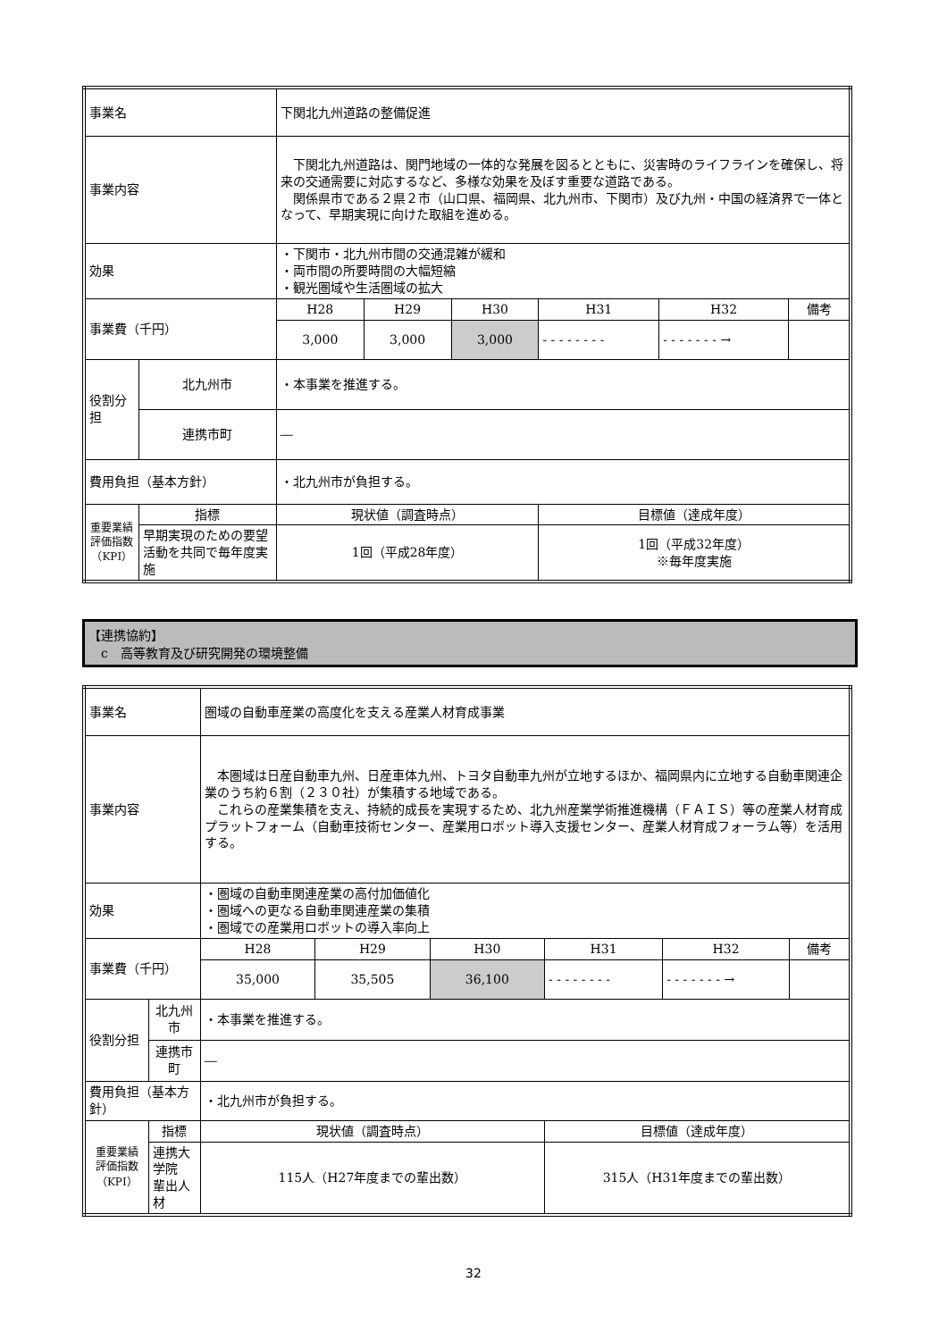| 事業名 | | 下関北九州道路の整備促進 | | | | | |
| 事業内容 | | 下関北九州道路は、関門地域の一体的な発展を図るとともに、災害時のライフラインを確保し、将来の交通需要に対応するなど、多様な効果を及ぼす重要な道路である。 関係県市である２県２市（山口県、福岡県、北九州市、下関市）及び九州・中国の経済界で一体となって、早期実現に向けた取組を進める。 | | | | | |
| 効果 | | ・下関市・北九州市間の交通混雑が緩和 ・両市間の所要時間の大幅短縮 ・観光圏域や生活圏域の拡大 | | | | | |
| 事業費（千円） | | H28 | H29 | H30 | H31 | H32 | 備考 |
| | | 3,000 | 3,000 | 3,000 | - - - - - - - - | - - - - - - - → | |
| 役割分担 | 北九州市 | ・本事業を推進する。 | | | | | |
| | 連携市町 | ― | | | | | |
| 費用負担（基本方針） | | ・北九州市が負担する。 | | | | | |
| 重要業績 評価指数 （KPI） | 指標 | 現状値（調査時点） | | | 目標値（達成年度） | | |
| | 早期実現のための要望活動を共同で毎年度実施 | 1回（平成28年度） | | | 1回（平成32年度） ※毎年度実施 | | |
【連携協約】
　c　高等教育及び研究開発の環境整備
| 事業名 | | 圏域の自動車産業の高度化を支える産業人材育成事業 | | | | | |
| 事業内容 | | 本圏域は日産自動車九州、日産車体九州、トヨタ自動車九州が立地するほか、福岡県内に立地する自動車関連企業のうち約６割（２３０社）が集積する地域である。 これらの産業集積を支え、持続的成長を実現するため、北九州産業学術推進機構（ＦＡＩＳ）等の産業人材育成プラットフォーム（自動車技術センター、産業用ロボット導入支援センター、産業人材育成フォーラム等）を活用する。 | | | | | |
| 効果 | | ・圏域の自動車関連産業の高付加価値化 ・圏域への更なる自動車関連産業の集積 ・圏域での産業用ロボットの導入率向上 | | | | | |
| 事業費（千円） | | H28 | H29 | H30 | H31 | H32 | 備考 |
| | | 35,000 | 35,505 | 36,100 | - - - - - - - - | - - - - - - - → | |
| 役割分担 | 北九州市 | ・本事業を推進する。 | | | | | |
| | 連携市町 | ― | | | | | |
| 費用負担（基本方針） | | ・北九州市が負担する。 | | | | | |
| 重要業績 評価指数 （KPI） | 指標 | 現状値（調査時点） | | | 目標値（達成年度） | | |
| | 連携大学院 輩出人材 | 115人（H27年度までの輩出数） | | | 315人（H31年度までの輩出数） | | |
32